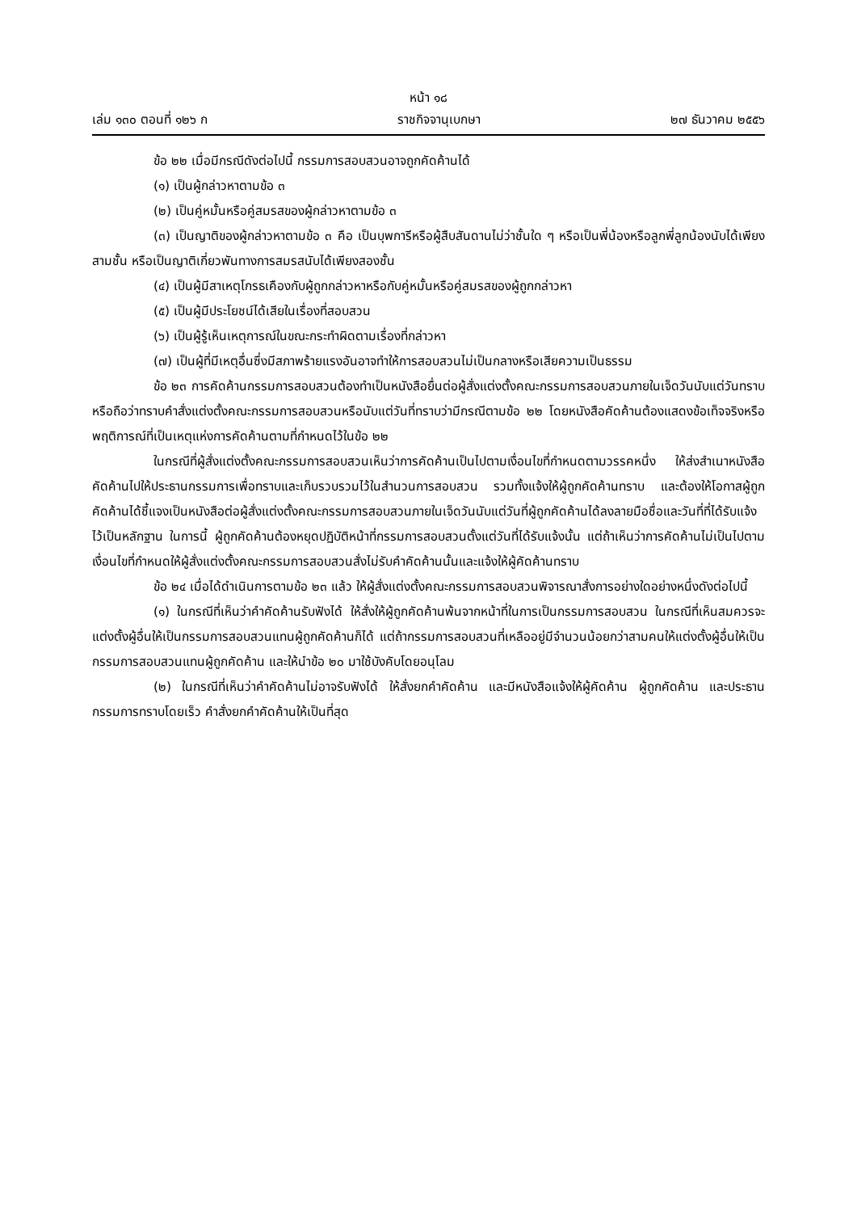หน้า ๑๘
เล่ม ๑๓๐ ตอนที่ ๑๒๖ ก ราชกิจจานุเบกษา ๒๗ ธันวาคม ๒๕๕๖
ข้อ ๒๒ เมื่อมีกรณีดังต่อไปนี้ กรรมการสอบสวนอาจถูกคัดค้านได้
(๑) เป็นผู้กล่าวหาตามข้อ ๓
(๒) เป็นคู่หมั้นหรือคู่สมรสของผู้กล่าวหาตามข้อ ๓
(๓) เป็นญาติของผู้กล่าวหาตามข้อ ๓ คือ เป็นบุพการีหรือผู้สืบสันดานไม่ว่าชั้นใด ๆ หรือเป็นพี่น้องหรือลูกพี่ลูกน้องนับได้เพียงสามชั้น หรือเป็นญาติเกี่ยวพันทางการสมรสนับได้เพียงสองชั้น
(๔) เป็นผู้มีสาเหตุโกรธเคืองกับผู้ถูกกล่าวหาหรือกับคู่หมั้นหรือคู่สมรสของผู้ถูกกล่าวหา
(๕) เป็นผู้มีประโยชน์ได้เสียในเรื่องที่สอบสวน
(๖) เป็นผู้รู้เห็นเหตุการณ์ในขณะกระทำผิดตามเรื่องที่กล่าวหา
(๗) เป็นผู้ที่มีเหตุอื่นซึ่งมีสภาพร้ายแรงอันอาจทำให้การสอบสวนไม่เป็นกลางหรือเสียความเป็นธรรม
ข้อ ๒๓ การคัดค้านกรรมการสอบสวนต้องทำเป็นหนังสือยื่นต่อผู้สั่งแต่งตั้งคณะกรรมการสอบสวนภายในเจ็ดวันนับแต่วันทราบหรือถือว่าทราบคำสั่งแต่งตั้งคณะกรรมการสอบสวนหรือนับแต่วันที่ทราบว่ามีกรณีตามข้อ ๒๒ โดยหนังสือคัดค้านต้องแสดงข้อเท็จจริงหรือพฤติการณ์ที่เป็นเหตุแห่งการคัดค้านตามที่กำหนดไว้ในข้อ ๒๒
ในกรณีที่ผู้สั่งแต่งตั้งคณะกรรมการสอบสวนเห็นว่าการคัดค้านเป็นไปตามเงื่อนไขที่กำหนดตามวรรคหนึ่ง ให้ส่งสำเนาหนังสือคัดค้านไปให้ประธานกรรมการเพื่อทราบและเก็บรวบรวมไว้ในสำนวนการสอบสวน รวมทั้งแจ้งให้ผู้ถูกคัดค้านทราบ และต้องให้โอกาสผู้ถูกคัดค้านได้ชี้แจงเป็นหนังสือต่อผู้สั่งแต่งตั้งคณะกรรมการสอบสวนภายในเจ็ดวันนับแต่วันที่ผู้ถูกคัดค้านได้ลงลายมือชื่อและวันที่ที่ได้รับแจ้งไว้เป็นหลักฐาน ในการนี้ ผู้ถูกคัดค้านต้องหยุดปฏิบัติหน้าที่กรรมการสอบสวนตั้งแต่วันที่ได้รับแจ้งนั้น แต่ถ้าเห็นว่าการคัดค้านไม่เป็นไปตามเงื่อนไขที่กำหนดให้ผู้สั่งแต่งตั้งคณะกรรมการสอบสวนสั่งไม่รับคำคัดค้านนั้นและแจ้งให้ผู้คัดค้านทราบ
ข้อ ๒๔ เมื่อได้ดำเนินการตามข้อ ๒๓ แล้ว ให้ผู้สั่งแต่งตั้งคณะกรรมการสอบสวนพิจารณาสั่งการอย่างใดอย่างหนึ่งดังต่อไปนี้
(๑) ในกรณีที่เห็นว่าคำคัดค้านรับฟังได้ ให้สั่งให้ผู้ถูกคัดค้านพ้นจากหน้าที่ในการเป็นกรรมการสอบสวน ในกรณีที่เห็นสมควรจะแต่งตั้งผู้อื่นให้เป็นกรรมการสอบสวนแทนผู้ถูกคัดค้านก็ได้ แต่ถ้ากรรมการสอบสวนที่เหลืออยู่มีจำนวนน้อยกว่าสามคนให้แต่งตั้งผู้อื่นให้เป็นกรรมการสอบสวนแทนผู้ถูกคัดค้าน และให้นำข้อ ๒๐ มาใช้บังคับโดยอนุโลม
(๒) ในกรณีที่เห็นว่าคำคัดค้านไม่อาจรับฟังได้ ให้สั่งยกคำคัดค้าน และมีหนังสือแจ้งให้ผู้คัดค้าน ผู้ถูกคัดค้าน และประธานกรรมการทราบโดยเร็ว คำสั่งยกคำคัดค้านให้เป็นที่สุด